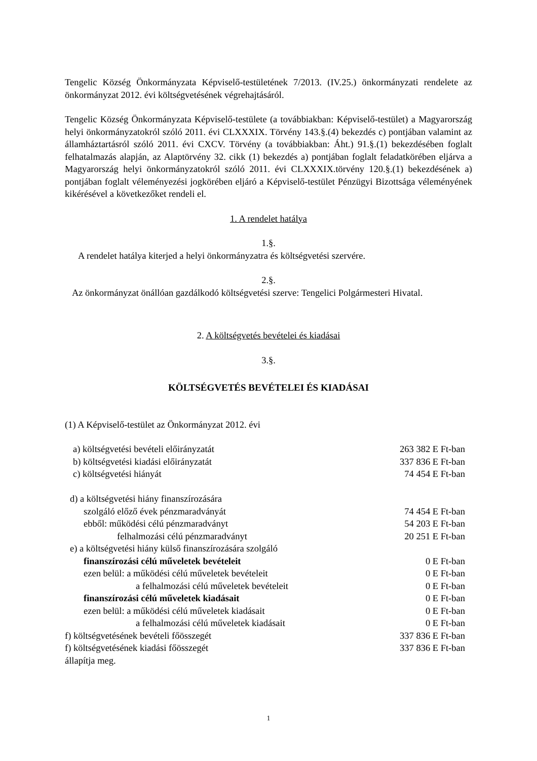Tengelic Község Önkormányzata Képviselő-testületének 7/2013. (IV.25.) önkormányzati rendelete az önkormányzat 2012. évi költségvetésének végrehajtásáról.
Tengelic Község Önkormányzata Képviselő-testülete (a továbbiakban: Képviselő-testület) a Magyarország helyi önkormányzatokról szóló 2011. évi CLXXXIX. Törvény 143.§.(4) bekezdés c) pontjában valamint az államháztartásról szóló 2011. évi CXCV. Törvény (a továbbiakban: Áht.) 91.§.(1) bekezdésében foglalt felhatalmazás alapján, az Alaptörvény 32. cikk (1) bekezdés a) pontjában foglalt feladatkörében eljárva a Magyarország helyi önkormányzatokról szóló 2011. évi CLXXXIX.törvény 120.§.(1) bekezdésének a) pontjában foglalt véleményezési jogkörében eljáró a Képviselő-testület Pénzügyi Bizottsága véleményének kikérésével a következőket rendeli el.
1. A rendelet hatálya
1.§.
A rendelet hatálya kiterjed a helyi önkormányzatra és költségvetési szervére.
2.§.
Az önkormányzat önállóan gazdálkodó költségvetési szerve: Tengelici Polgármesteri Hivatal.
2. A költségvetés bevételei és kiadásai
3.§.
KÖLTSÉGVETÉS BEVÉTELEI ÉS KIADÁSAI
(1) A Képviselő-testület az Önkormányzat 2012. évi
| a) költségvetési bevételi előirányzatát | 263 382 E Ft-ban |
| b) költségvetési kiadási előirányzatát | 337 836 E Ft-ban |
| c) költségvetési hiányát | 74 454 E Ft-ban |
| d) a költségvetési hiány finanszírozására | |
| szolgáló előző évek pénzmaradványát | 74 454 E Ft-ban |
| ebből: működési célú pénzmaradványt | 54 203 E Ft-ban |
| felhalmozási célú pénzmaradványt | 20 251 E Ft-ban |
| e) a költségvetési hiány külső finanszírozására szolgáló | |
| finanszírozási célú műveletek bevételeit | 0 E Ft-ban |
| ezen belül: a működési célú műveletek bevételeit | 0 E Ft-ban |
| a felhalmozási célú műveletek bevételeit | 0 E Ft-ban |
| finanszírozási célú műveletek kiadásait | 0 E Ft-ban |
| ezen belül: a működési célú műveletek kiadásait | 0 E Ft-ban |
| a felhalmozási célú műveletek kiadásait | 0 E Ft-ban |
| f) költségvetésének bevételi főösszegét | 337 836 E Ft-ban |
| f) költségvetésének kiadási főösszegét | 337 836 E Ft-ban |
| állapítja meg. | |
1